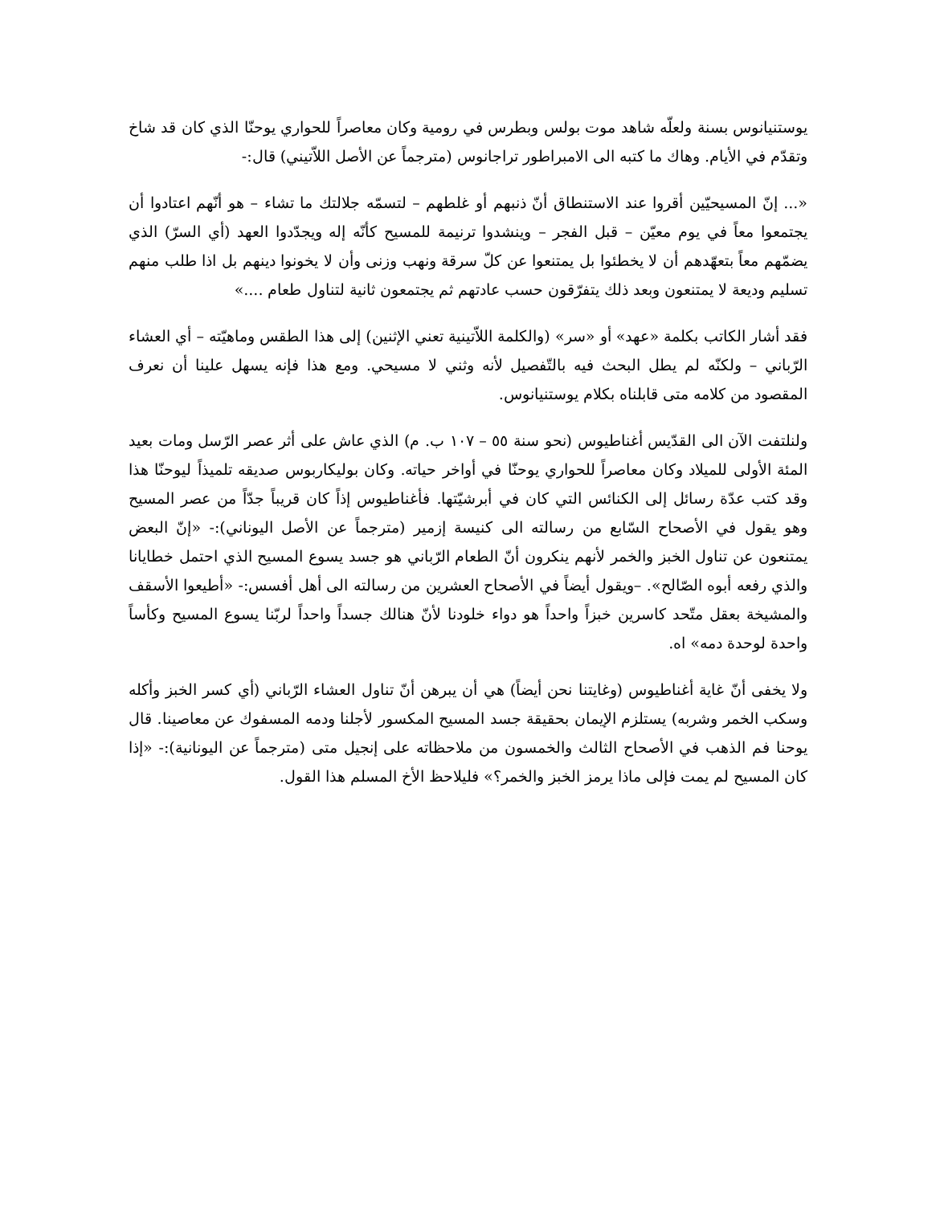يوستنيانوس بسنة ولعلّه شاهد موت بولس وبطرس في رومية وكان معاصراً للحواري يوحنّا الذي كان قد شاخ وتقدّم في الأيام. وهاك ما كتبه الى الامبراطور تراجانوس (مترجماً عن الأصل اللاّتيني) قال:-
«... إنّ المسيحيّين أقروا عند الاستنطاق أنّ ذنبهم أو غلطهم – لتسمّه جلالتك ما تشاء – هو أنّهم اعتادوا أن يجتمعوا معاً في يوم معيّن – قبل الفجر – وينشدوا ترنيمة للمسيح كأنّه إله ويجدّدوا العهد (أي السرّ) الذي يضمّهم معاً بتعهّدهم أن لا يخطئوا بل يمتنعوا عن كلّ سرقة ونهب وزنى وأن لا يخونوا دينهم بل اذا طلب منهم تسليم وديعة لا يمتنعون وبعد ذلك يتفرّقون حسب عادتهم ثم يجتمعون ثانية لتناول طعام ....»
فقد أشار الكاتب بكلمة «عهد» أو «سر» (والكلمة اللاّتينية تعني الإثنين) إلى هذا الطقس وماهيّته – أي العشاء الرّباني – ولكنّه لم يطل البحث فيه بالتّفصيل لأنه وثني لا مسيحي. ومع هذا فإنه يسهل علينا أن نعرف المقصود من كلامه متى قابلناه بكلام يوستنيانوس.
ولنلتفت الآن الى القدّيس أغناطيوس (نحو سنة ٥٥ – ١٠٧ ب. م) الذي عاش على أثر عصر الرّسل ومات بعيد المئة الأولى للميلاد وكان معاصراً للحواري يوحنّا في أواخر حياته. وكان بوليكاربوس صديقه تلميذاً ليوحنّا هذا وقد كتب عدّة رسائل إلى الكنائس التي كان في أبرشيّتها. فأغناطيوس إذاً كان قريباً جدّاً من عصر المسيح وهو يقول في الأصحاح السّابع من رسالته الى كنيسة إزمير (مترجماً عن الأصل اليوناني):- «إنّ البعض يمتنعون عن تناول الخبز والخمر لأنهم ينكرون أنّ الطعام الرّباني هو جسد يسوع المسيح الذي احتمل خطايانا والذي رفعه أبوه الصّالح». –ويقول أيضاً في الأصحاح العشرين من رسالته الى أهل أفسس:- «أطيعوا الأسقف والمشيخة بعقل متّحد كاسرين خبزاً واحداً هو دواء خلودنا لأنّ هنالك جسداً واحداً لربّنا يسوع المسيح وكأساً واحدة لوحدة دمه» اه.
ولا يخفى أنّ غاية أغناطيوس (وغايتنا نحن أيضاً) هي أن يبرهن أنّ تناول العشاء الرّباني (أي كسر الخبز وأكله وسكب الخمر وشربه) يستلزم الإيمان بحقيقة جسد المسيح المكسور لأجلنا ودمه المسفوك عن معاصينا. قال يوحنا فم الذهب في الأصحاح الثالث والخمسون من ملاحظاته على إنجيل متى (مترجماً عن اليونانية):- «إذا كان المسيح لم يمت فإلى ماذا يرمز الخبز والخمر؟» فليلاحظ الأخ المسلم هذا القول.